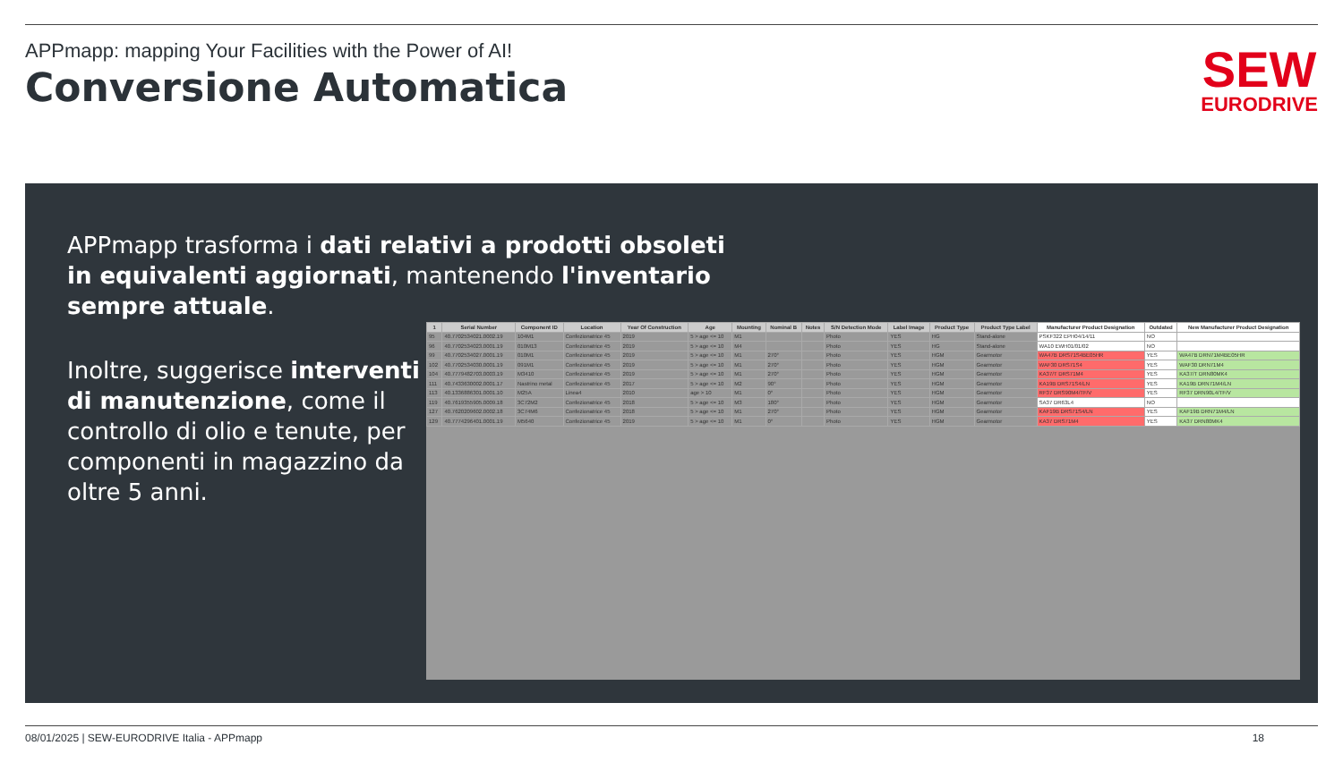APPmapp: mapping Your Facilities with the Power of AI!
Conversione Automatica
SEW
EURODRIVE
APPmapp trasforma i dati relativi a prodotti obsoleti in equivalenti aggiornati, mantenendo l'inventario sempre attuale.
Inoltre, suggerisce interventi di manutenzione, come il controllo di olio e tenute, per componenti in magazzino da oltre 5 anni.
| 1 | Serial Number | Component ID | Location | Year Of Construction | Age | Mounting | Nominal B | Notes | S/N Detection Mode | Label Image | Product Type | Product Type Label | Manufacturer Product Designation | Outdated | New Manufacturer Product Designation |
| --- | --- | --- | --- | --- | --- | --- | --- | --- | --- | --- | --- | --- | --- | --- | --- |
| 95 | 40.7702534021.0002.19 | 104M1 | Confezionatrice 45 | 2019 | 5 > age <= 10 | M1 | | | Photo | YES | HG | Stand-alone | PSKF322 EPH04/14/11 | NO | |
| 96 | 40.7702534023.0001.19 | 010M13 | Confezionatrice 45 | 2019 | 5 > age <= 10 | M4 | | | Photo | YES | HG | Stand-alone | WA10 EWH01/01/02 | NO | |
| 99 | 40.7702534027.0001.19 | 010M1 | Confezionatrice 45 | 2019 | 5 > age <= 10 | M1 | 270° | | Photo | YES | HGM | Gearmotor | WA47B DRS71S4BE05HR | YES | WA47B DRN71M4BE05HR |
| 102 | 40.7702534030.0001.19 | 091M1 | Confezionatrice 45 | 2019 | 5 > age <= 10 | M1 | 270° | | Photo | YES | HGM | Gearmotor | WAF30 DRS71S4 | YES | WAF30 DRN71M4 |
| 104 | 40.7779482703.0003.19 | M3410 | Confezionatrice 45 | 2019 | 5 > age <= 10 | M1 | 270° | | Photo | YES | HGM | Gearmotor | KA37/T DRS71M4 | YES | KA37/T DRN80MK4 |
| 111 | 40.7433630002.0001.17 | Nastrino metal | Confezionatrice 45 | 2017 | 5 > age <= 10 | M2 | 90° | | Photo | YES | HGM | Gearmotor | KA19B DRS71S4/LN | YES | KA19B DRN71M4/LN |
| 113 | 40.1336886301.0001.10 | M25A | Linea4 | 2010 | age > 10 | M1 | 0° | | Photo | YES | HGM | Gearmotor | RF37 DRS90M4/TF/V | YES | RF37 DRN90L4/TF/V |
| 119 | 40.7619355905.0009.18 | 3C72M2 | Confezionatrice 45 | 2018 | 5 > age <= 10 | M3 | 180° | | Photo | YES | HGM | Gearmotor | SA37 DR63L4 | NO | |
| 127 | 40.7620209602.0002.18 | 3C74M6 | Confezionatrice 45 | 2018 | 5 > age <= 10 | M1 | 270° | | Photo | YES | HGM | Gearmotor | KAF19B DRS71S4/LN | YES | KAF19B DRN71M4/LN |
| 129 | 40.7774296401.0001.19 | M5640 | Confezionatrice 45 | 2019 | 5 > age <= 10 | M1 | 0° | | Photo | YES | HGM | Gearmotor | KA37 DRS71M4 | YES | KA37 DRN80MK4 |
08/01/2025 | SEW-EURODRIVE Italia - APPmapp 18